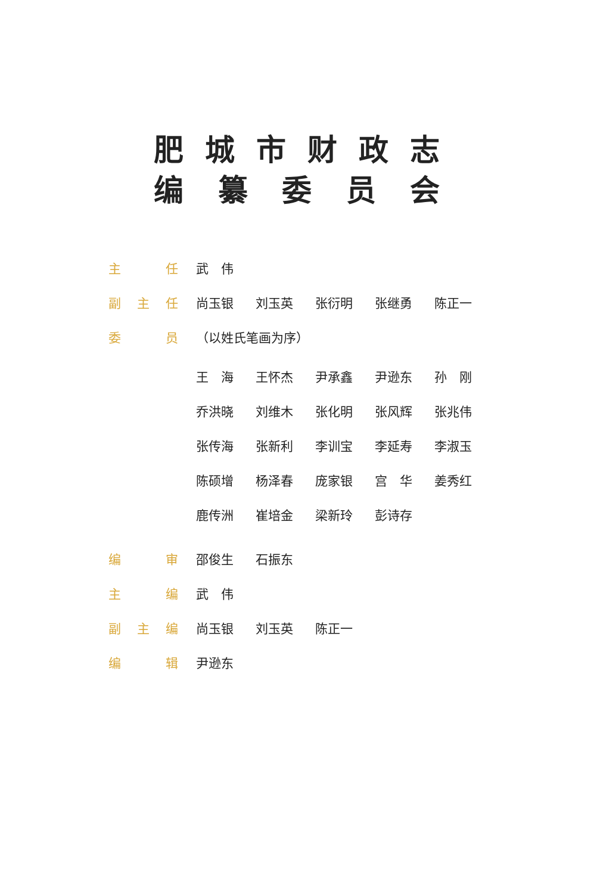肥城市财政志
编纂委员会
主 任 武　伟
副 主 任 尚玉银 刘玉英 张衍明 张继勇 陈正一
委 员 （以姓氏笔画为序）
王　海 王怀杰 尹承鑫 尹逊东 孙　刚
乔洪晓 刘维木 张化明 张风辉 张兆伟
张传海 张新利 李训宝 李延寿 李淑玉
陈硕增 杨泽春 庞家银 宫　华 姜秀红
鹿传洲 崔培金 梁新玲 彭诗存
编 审 邵俊生 石振东
主 编 武　伟
副 主 编 尚玉银 刘玉英 陈正一
编 辑 尹逊东